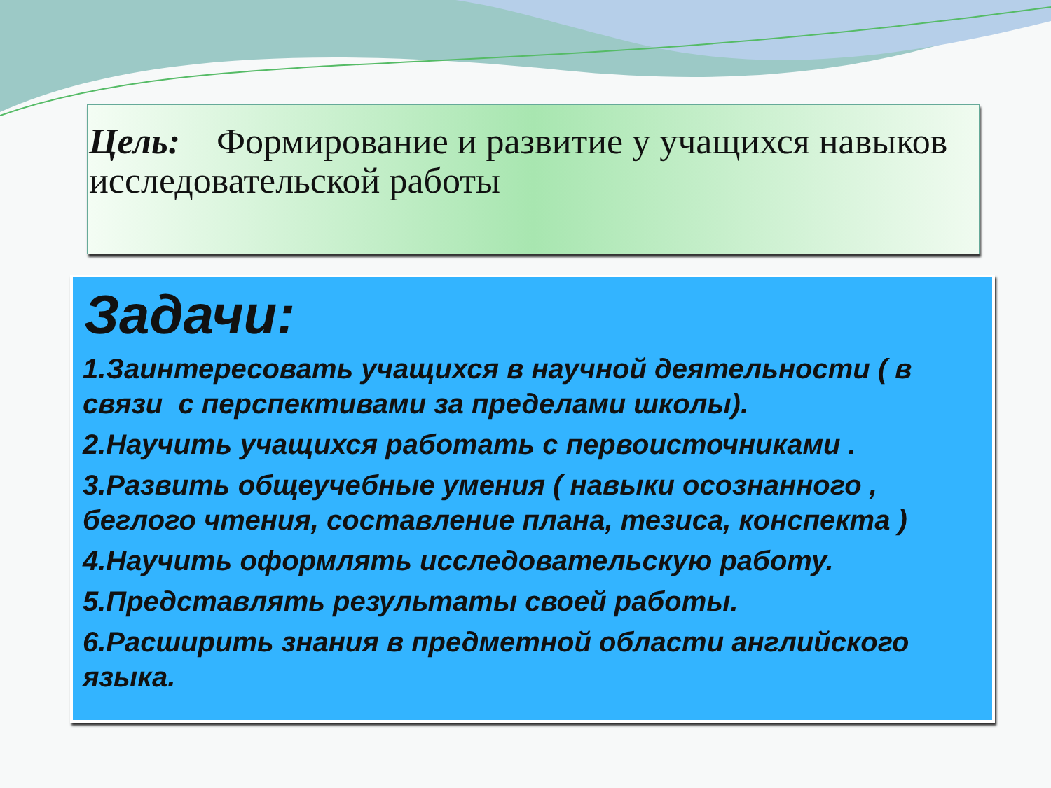Цель: Формирование и развитие у учащихся навыков исследовательской работы
Задачи:
1.Заинтересовать учащихся в научной деятельности ( в связи с перспективами за пределами школы).
2.Научить учащихся работать с первоисточниками .
3.Развить общеучебные умения ( навыки осознанного , беглого чтения, составление плана, тезиса, конспекта )
4.Научить оформлять исследовательскую работу.
5.Представлять результаты своей работы.
6.Расширить знания в предметной области английского языка.